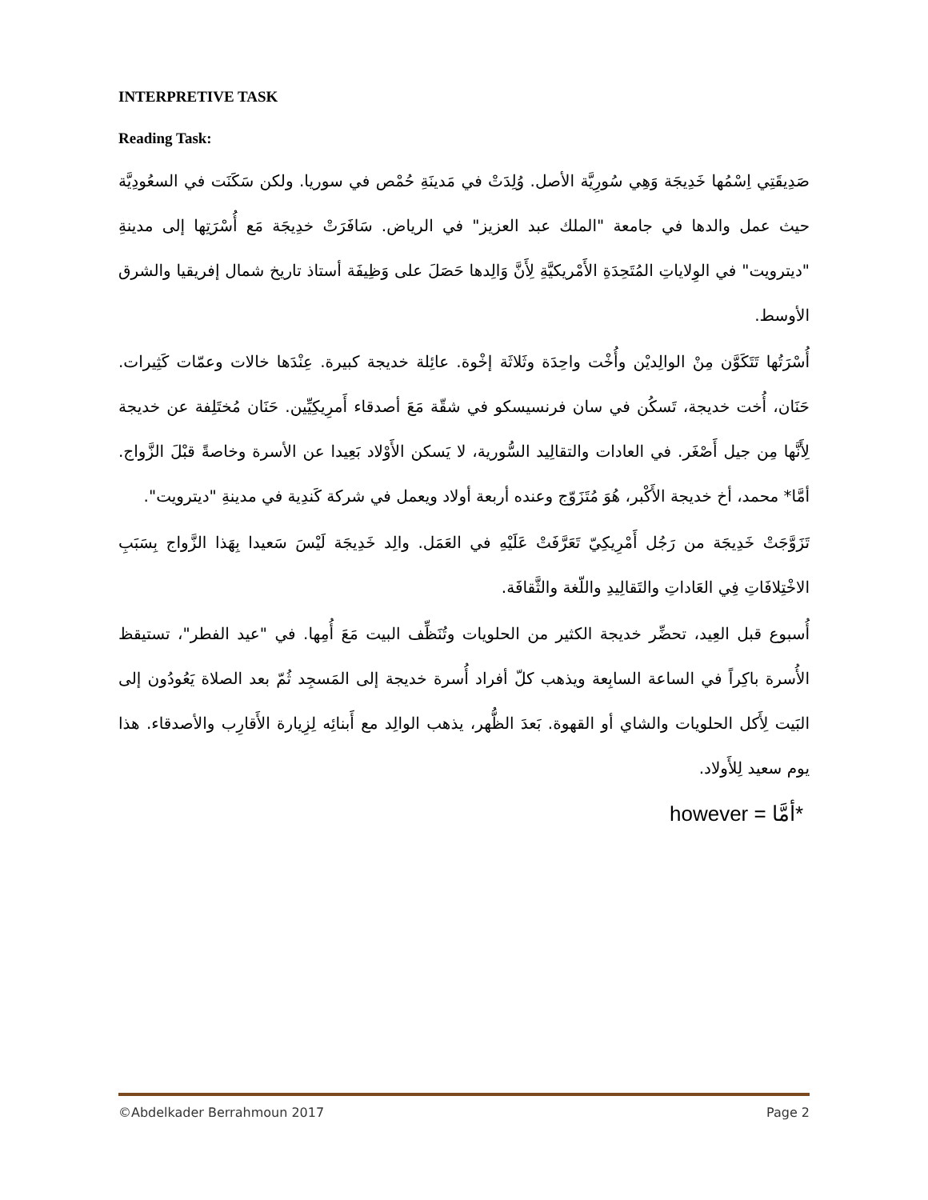INTERPRETIVE TASK
Reading Task:
صَدِيقَتِي اِسْمُها خَدِيجَة وَهِي سُورِيَّة الأصل. وُلِدَتْ في مَدينَةِ حُمْص في سوريا. ولكن سَكَنَت في السعُودِيَّة حيث عمل والدها في جامعة "الملك عبد العزيز" في الرياض. سَافَرَتْ خدِيجَة مَع أُسْرَتِها إلى مدينةِ "ديترويت" في الوِلاياتِ المُتَحِدَةِ الأَمْريكيَّةِ لِأَنَّ وَالِدها حَصَلَ على وَظِيفَة أستاذ تاريخ شمال إفريقيا والشرق الأوسط.
أُسْرَتُها تَتَكَوَّن مِنْ الوالِديْن وأُخْت واحِدَة وثَلاثَة إخْوة. عائِلة خديجة كبيرة. عِنْدَها خالات وعمّات كَثِيرات. حَنَان، أُخت خديجة، تَسكُن في سان فرنسيسكو في شقّة مَعَ أصدقاء أَمرِيكِيِّين. حَنَان مُختَلِفة عن خديجة لِأَنَّها مِن جيل أَصْغَر. في العادات والتقالِيد السُّورية، لا يَسكن الأَوْلاد بَعِيدا عن الأسرة وخاصةً قبْلَ الزَّواج. أمَّا* محمد، أخ خديجة الأَكْبر، هُوَ مُتَزَوّج وعنده أربعة أولاد ويعمل في شركة كَندِية في مدينةِ "ديترويت".
تَزَوَّجَتْ خَدِيجَة من رَجُل أَمْرِيكِيّ تَعَرَّفَتْ عَلَيْهِ في العَمَل. والِد خَدِيجَة لَيْسَ سَعيدا بِهَذا الزَّواج بِسَبَبِ الاخْتِلافَاتِ فِي العَاداتِ والتَقالِيدِ واللّغة والثَّقافَة.
أُسبوع قبل العِيد، تحضِّر خديجة الكثير من الحلويات وتُنَظِّف البيت مَعَ أُمِها. في "عيد الفطر"، تستيقظ الأُسرة باكِراً في الساعة السابِعة ويذهب كلّ أفراد أُسرة خديجة إلى المَسجِد ثُمّ بعد الصلاة يَعُودُون إلى البَيت لِأَكل الحلويات والشاي أو القهوة. بَعدَ الظُّهر، يذهب الوالِد مع أَبنائِه لِزِيارة الأَقارِب والأصدقاء. هذا يوم سعيد لِلأَولاد.
however = *أمَّا
©Abdelkader Berrahmoun 2017 Page 2